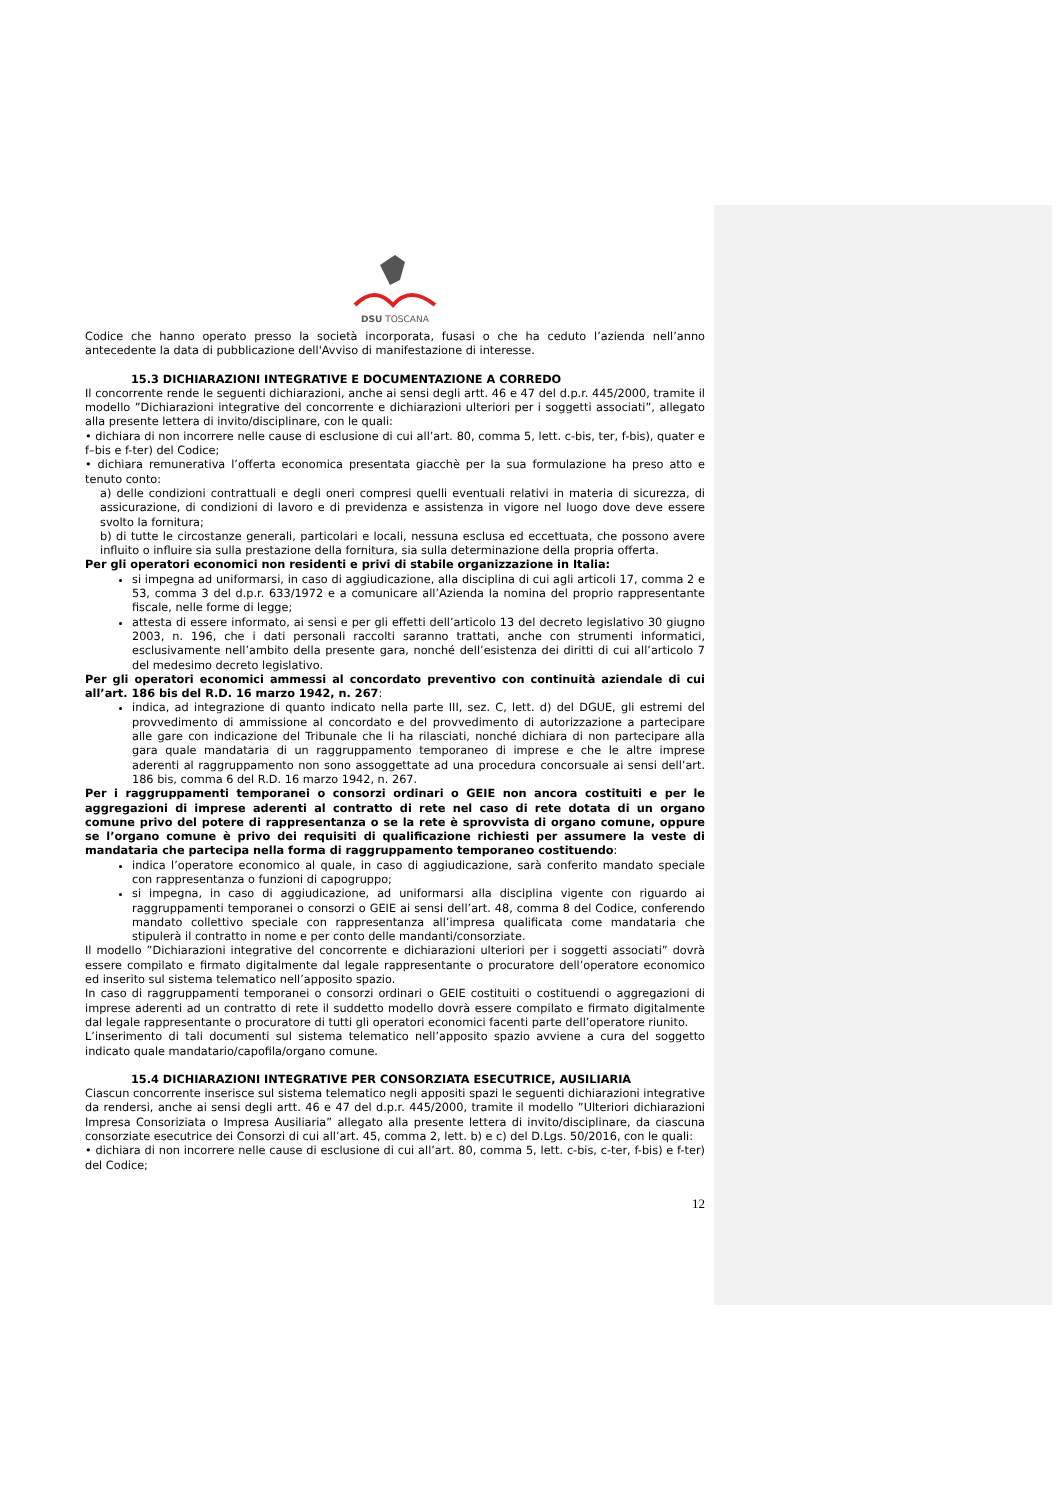DSU TOSCANA
Codice che hanno operato presso la società incorporata, fusasi o che ha ceduto l’azienda nell’anno antecedente la data di pubblicazione dell'Avviso di manifestazione di interesse.
15.3 DICHIARAZIONI INTEGRATIVE E DOCUMENTAZIONE A CORREDO
Il concorrente rende le seguenti dichiarazioni, anche ai sensi degli artt. 46 e 47 del d.p.r. 445/2000, tramite il modello ”Dichiarazioni integrative del concorrente e dichiarazioni ulteriori per i soggetti associati”, allegato alla presente lettera di invito/disciplinare, con le quali:
• dichiara di non incorrere nelle cause di esclusione di cui all’art. 80, comma 5, lett. c-bis, ter, f-bis), quater e f–bis e f-ter) del Codice;
• dichiara remunerativa l’offerta economica presentata giacchè per la sua formulazione ha preso atto e tenuto conto:
a) delle condizioni contrattuali e degli oneri compresi quelli eventuali relativi in materia di sicurezza, di assicurazione, di condizioni di lavoro e di previdenza e assistenza in vigore nel luogo dove deve essere svolto la fornitura;
b) di tutte le circostanze generali, particolari e locali, nessuna esclusa ed eccettuata, che possono avere influito o influire sia sulla prestazione della fornitura, sia sulla determinazione della propria offerta.
Per gli operatori economici non residenti e privi di stabile organizzazione in Italia:
si impegna ad uniformarsi, in caso di aggiudicazione, alla disciplina di cui agli articoli 17, comma 2 e 53, comma 3 del d.p.r. 633/1972 e a comunicare all’Azienda la nomina del proprio rappresentante fiscale, nelle forme di legge;
attesta di essere informato, ai sensi e per gli effetti dell’articolo 13 del decreto legislativo 30 giugno 2003, n. 196, che i dati personali raccolti saranno trattati, anche con strumenti informatici, esclusivamente nell’ambito della presente gara, nonché dell’esistenza dei diritti di cui all’articolo 7 del medesimo decreto legislativo.
Per gli operatori economici ammessi al concordato preventivo con continuità aziendale di cui all’art. 186 bis del R.D. 16 marzo 1942, n. 267:
indica, ad integrazione di quanto indicato nella parte III, sez. C, lett. d) del DGUE, gli estremi del provvedimento di ammissione al concordato e del provvedimento di autorizzazione a partecipare alle gare con indicazione del Tribunale che li ha rilasciati, nonché dichiara di non partecipare alla gara quale mandataria di un raggruppamento temporaneo di imprese e che le altre imprese aderenti al raggruppamento non sono assoggettate ad una procedura concorsuale ai sensi dell’art. 186 bis, comma 6 del R.D. 16 marzo 1942, n. 267.
Per i raggruppamenti temporanei o consorzi ordinari o GEIE non ancora costituiti e per le aggregazioni di imprese aderenti al contratto di rete nel caso di rete dotata di un organo comune privo del potere di rappresentanza o se la rete è sprovvista di organo comune, oppure se l’organo comune è privo dei requisiti di qualificazione richiesti per assumere la veste di mandataria che partecipa nella forma di raggruppamento temporaneo costituendo:
indica l’operatore economico al quale, in caso di aggiudicazione, sarà conferito mandato speciale con rappresentanza o funzioni di capogruppo;
si impegna, in caso di aggiudicazione, ad uniformarsi alla disciplina vigente con riguardo ai raggruppamenti temporanei o consorzi o GEIE ai sensi dell’art. 48, comma 8 del Codice, conferendo mandato collettivo speciale con rappresentanza all’impresa qualificata come mandataria che stipulerà il contratto in nome e per conto delle mandanti/consorziate.
Il modello ”Dichiarazioni integrative del concorrente e dichiarazioni ulteriori per i soggetti associati” dovrà essere compilato e firmato digitalmente dal legale rappresentante o procuratore dell’operatore economico ed inserito sul sistema telematico nell’apposito spazio.
In caso di raggruppamenti temporanei o consorzi ordinari o GEIE costituiti o costituendi o aggregazioni di imprese aderenti ad un contratto di rete il suddetto modello dovrà essere compilato e firmato digitalmente dal legale rappresentante o procuratore di tutti gli operatori economici facenti parte dell’operatore riunito.
L’inserimento di tali documenti sul sistema telematico nell’apposito spazio avviene a cura del soggetto indicato quale mandatario/capofila/organo comune.
15.4 DICHIARAZIONI INTEGRATIVE PER CONSORZIATA ESECUTRICE, AUSILIARIA
Ciascun concorrente inserisce sul sistema telematico negli appositi spazi le seguenti dichiarazioni integrative da rendersi, anche ai sensi degli artt. 46 e 47 del d.p.r. 445/2000, tramite il modello ”Ulteriori dichiarazioni Impresa Consoriziata o Impresa Ausiliaria” allegato alla presente lettera di invito/disciplinare, da ciascuna consorziate esecutrice dei Consorzi di cui all’art. 45, comma 2, lett. b) e c) del D.Lgs. 50/2016, con le quali:
• dichiara di non incorrere nelle cause di esclusione di cui all’art. 80, comma 5, lett. c-bis, c-ter, f-bis) e f-ter) del Codice;
12